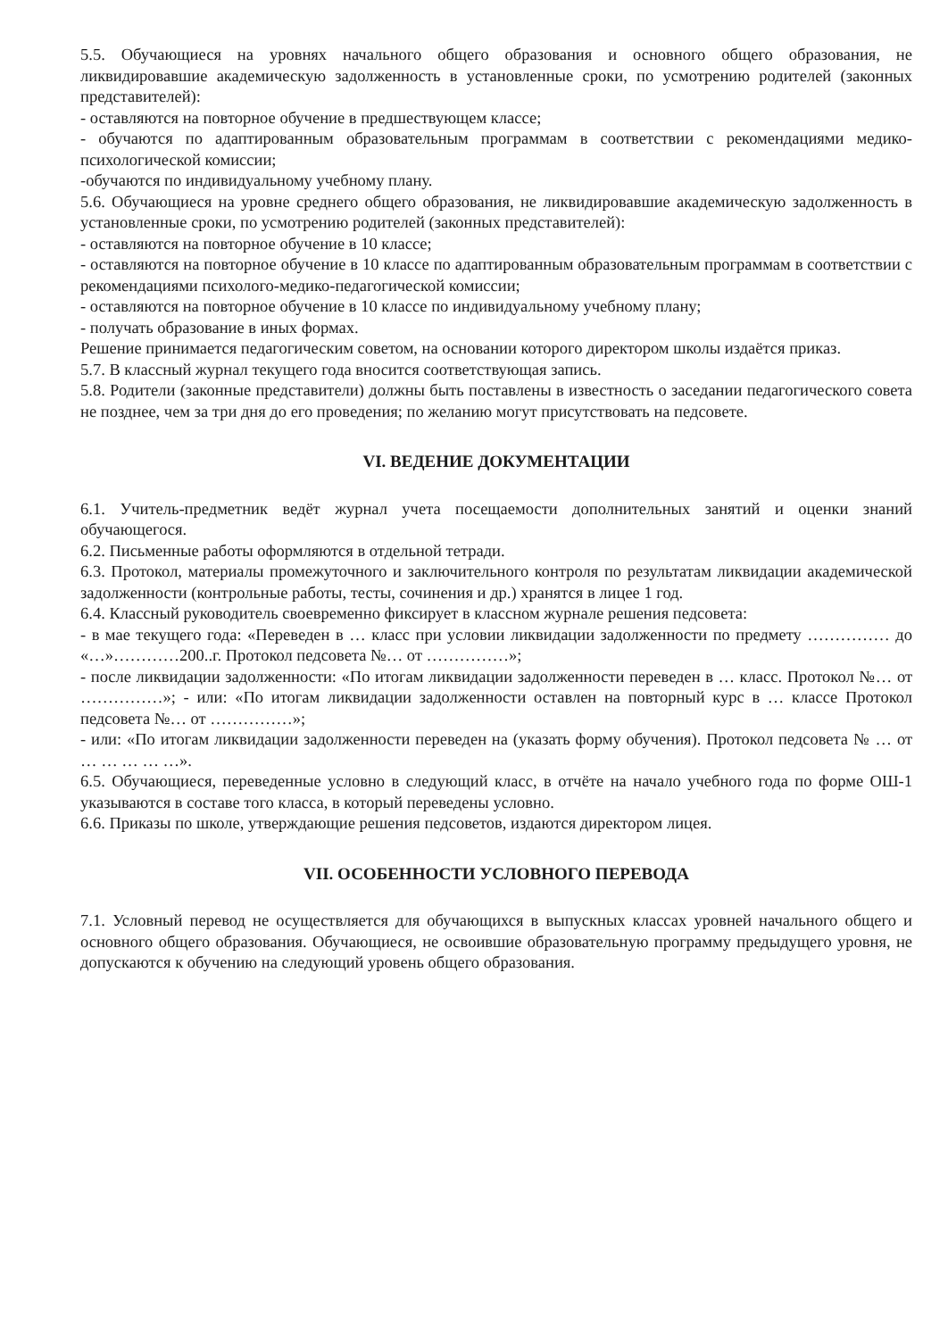5.5. Обучающиеся на уровнях начального общего образования и основного общего образования, не ликвидировавшие академическую задолженность в установленные сроки, по усмотрению родителей (законных представителей):
- оставляются на повторное обучение в предшествующем классе;
- обучаются по адаптированным образовательным программам в соответствии с рекомендациями медико-психологической комиссии;
-обучаются по индивидуальному учебному плану.
5.6. Обучающиеся на уровне среднего общего образования, не ликвидировавшие академическую задолженность в установленные сроки, по усмотрению родителей (законных представителей):
- оставляются на повторное обучение в 10 классе;
- оставляются на повторное обучение в 10 классе по адаптированным образовательным программам в соответствии с рекомендациями психолого-медико-педагогической комиссии;
- оставляются на повторное обучение в 10 классе по индивидуальному учебному плану;
- получать образование в иных формах.
Решение принимается педагогическим советом, на основании которого директором школы издаётся приказ.
5.7. В классный журнал текущего года вносится соответствующая запись.
5.8. Родители (законные представители) должны быть поставлены в известность о заседании педагогического совета не позднее, чем за три дня до его проведения; по желанию могут присутствовать на педсовете.
VI. ВЕДЕНИЕ ДОКУМЕНТАЦИИ
6.1. Учитель-предметник ведёт журнал учета посещаемости дополнительных занятий и оценки знаний обучающегося.
6.2. Письменные работы оформляются в отдельной тетради.
6.3. Протокол, материалы промежуточного и заключительного контроля по результатам ликвидации академической задолженности (контрольные работы, тесты, сочинения и др.) хранятся в лицее 1 год.
6.4. Классный руководитель своевременно фиксирует в классном журнале решения педсовета:
- в мае текущего года: «Переведен в … класс при условии ликвидации задолженности по предмету …………… до «…»…………200..г. Протокол педсовета №… от ……………»;
- после ликвидации задолженности: «По итогам ликвидации задолженности переведен в … класс. Протокол №… от ……………»; - или: «По итогам ликвидации задолженности оставлен на повторный курс в … классе Протокол педсовета №… от ……………»;
- или: «По итогам ликвидации задолженности переведен на (указать форму обучения). Протокол педсовета № … от … … … … …».
6.5. Обучающиеся, переведенные условно в следующий класс, в отчёте на начало учебного года по форме ОШ-1 указываются в составе того класса, в который переведены условно.
6.6. Приказы по школе, утверждающие решения педсоветов, издаются директором лицея.
VII. ОСОБЕННОСТИ УСЛОВНОГО ПЕРЕВОДА
7.1. Условный перевод не осуществляется для обучающихся в выпускных классах уровней начального общего и основного общего образования. Обучающиеся, не освоившие образовательную программу предыдущего уровня, не допускаются к обучению на следующий уровень общего образования.